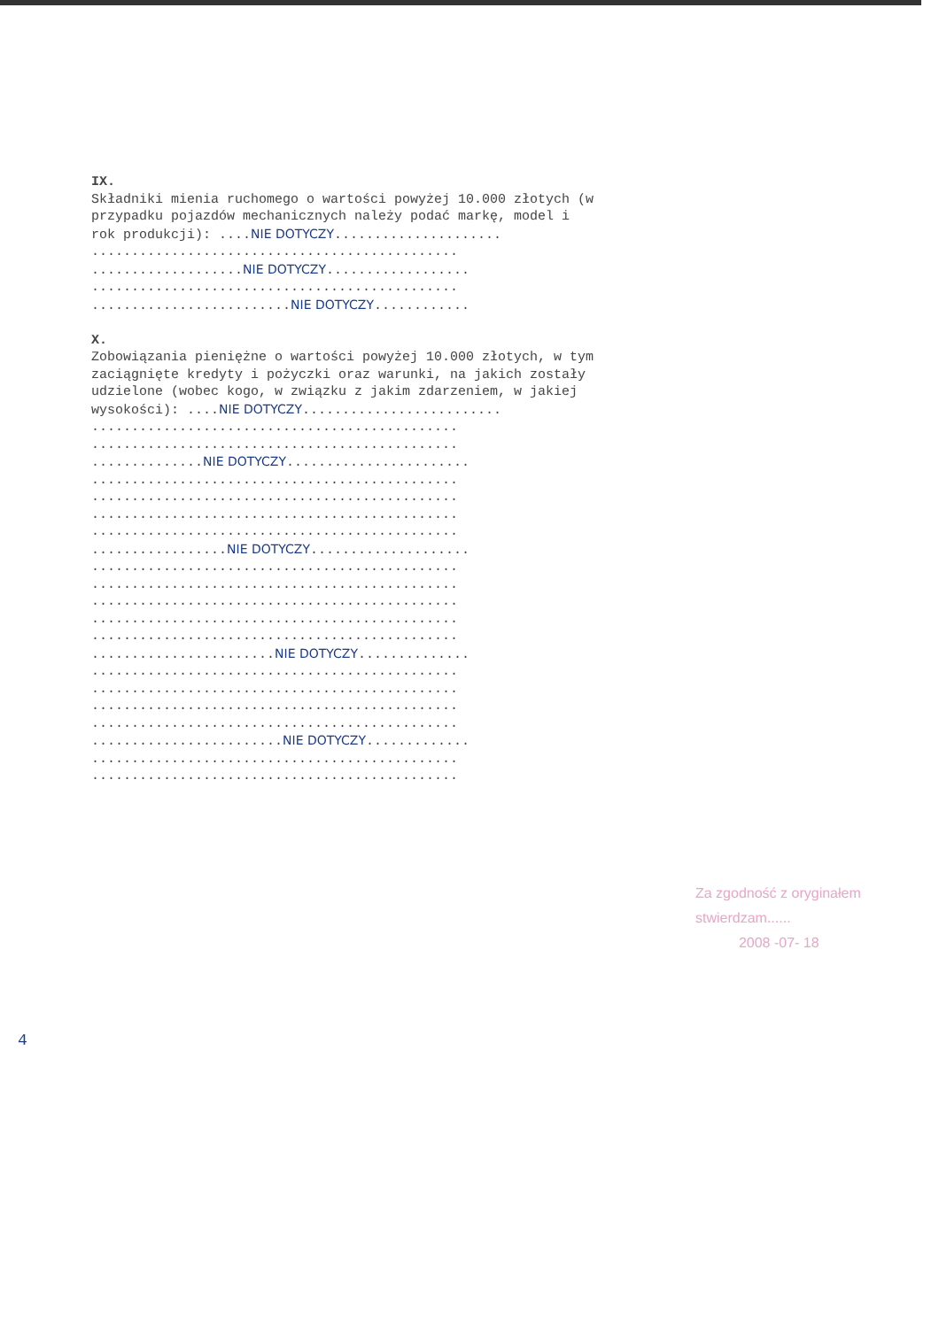IX.
Składniki mienia ruchomego o wartości powyżej 10.000 złotych (w
przypadku pojazdów mechanicznych należy podać markę, model i
rok produkcji): ....NIE DOTYCZY.....................
..............................................
...................NIE DOTYCZY..................
..............................................
.........................NIE DOTYCZY............
X.
Zobowiązania pieniężne o wartości powyżej 10.000 złotych, w tym
zaciągnięte kredyty i pożyczki oraz warunki, na jakich zostały
udzielone (wobec kogo, w związku z jakim zdarzeniem, w jakiej
wysokości): ....NIE DOTYCZY.........................
..............................................
..............................................
..............NIE DOTYCZY.......................
..............................................
..............................................
..............................................
..............................................
.................NIE DOTYCZY....................
..............................................
..............................................
..............................................
..............................................
..............................................
.......................NIE DOTYCZY..............
..............................................
..............................................
..............................................
..............................................
........................NIE DOTYCZY.............
..............................................
..............................................
Za zgodność z oryginałem
stwierdzam......
2008 -07- 18
4